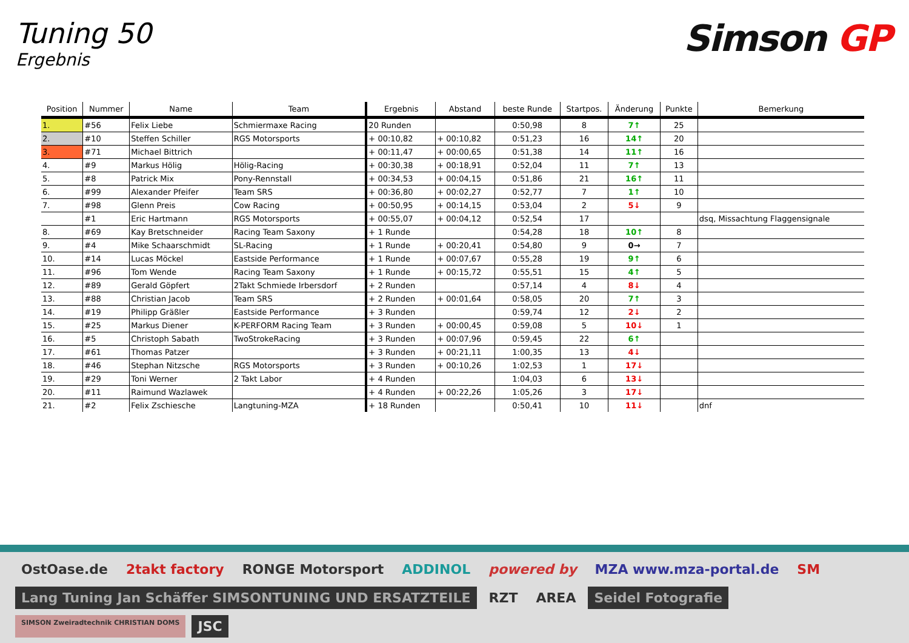Tuning 50
Ergebnis
Simson GP
| Position | Nummer | Name | Team | Ergebnis | Abstand | beste Runde | Startpos. | Änderung | Punkte | Bemerkung |
| --- | --- | --- | --- | --- | --- | --- | --- | --- | --- | --- |
| 1. | #56 | Felix Liebe | Schmiermaxe Racing | 20 Runden | | 0:50,98 | 8 | 7↑ | 25 | |
| 2. | #10 | Steffen Schiller | RGS Motorsports | + 00:10,82 | + 00:10,82 | 0:51,23 | 16 | 14↑ | 20 | |
| 3. | #71 | Michael Bittrich | | + 00:11,47 | + 00:00,65 | 0:51,38 | 14 | 11↑ | 16 | |
| 4. | #9 | Markus Hölig | Hölig-Racing | + 00:30,38 | + 00:18,91 | 0:52,04 | 11 | 7↑ | 13 | |
| 5. | #8 | Patrick Mix | Pony-Rennstall | + 00:34,53 | + 00:04,15 | 0:51,86 | 21 | 16↑ | 11 | |
| 6. | #99 | Alexander Pfeifer | Team SRS | + 00:36,80 | + 00:02,27 | 0:52,77 | 7 | 1↑ | 10 | |
| 7. | #98 | Glenn Preis | Cow Racing | + 00:50,95 | + 00:14,15 | 0:53,04 | 2 | 5↓ | 9 | |
| | #1 | Eric Hartmann | RGS Motorsports | + 00:55,07 | + 00:04,12 | 0:52,54 | 17 | | | dsq, Missachtung Flaggensignale |
| 8. | #69 | Kay Bretschneider | Racing Team Saxony | + 1 Runde | | 0:54,28 | 18 | 10↑ | 8 | |
| 9. | #4 | Mike Schaarschmidt | SL-Racing | + 1 Runde | + 00:20,41 | 0:54,80 | 9 | 0→ | 7 | |
| 10. | #14 | Lucas Möckel | Eastside Performance | + 1 Runde | + 00:07,67 | 0:55,28 | 19 | 9↑ | 6 | |
| 11. | #96 | Tom Wende | Racing Team Saxony | + 1 Runde | + 00:15,72 | 0:55,51 | 15 | 4↑ | 5 | |
| 12. | #89 | Gerald Göpfert | 2Takt Schmiede Irbersdorf | + 2 Runden | | 0:57,14 | 4 | 8↓ | 4 | |
| 13. | #88 | Christian Jacob | Team SRS | + 2 Runden | + 00:01,64 | 0:58,05 | 20 | 7↑ | 3 | |
| 14. | #19 | Philipp Gräßler | Eastside Performance | + 3 Runden | | 0:59,74 | 12 | 2↓ | 2 | |
| 15. | #25 | Markus Diener | K-PERFORM Racing Team | + 3 Runden | + 00:00,45 | 0:59,08 | 5 | 10↓ | 1 | |
| 16. | #5 | Christoph Sabath | TwoStrokeRacing | + 3 Runden | + 00:07,96 | 0:59,45 | 22 | 6↑ | | |
| 17. | #61 | Thomas Patzer | | + 3 Runden | + 00:21,11 | 1:00,35 | 13 | 4↓ | | |
| 18. | #46 | Stephan Nitzsche | RGS Motorsports | + 3 Runden | + 00:10,26 | 1:02,53 | 1 | 17↓ | | |
| 19. | #29 | Toni Werner | 2 Takt Labor | + 4 Runden | | 1:04,03 | 6 | 13↓ | | |
| 20. | #11 | Raimund Wazlawek | | + 4 Runden | + 00:22,26 | 1:05,26 | 3 | 17↓ | | |
| 21. | #2 | Felix Zschiesche | Langtuning-MZA | + 18 Runden | | 0:50,41 | 10 | 11↓ | | dnf |
OstOase.de
2takt factory
RONGE Motorsport
ADDINOL
powered by
MZA www.mza-portal.de
SM
Lang Tuning Jan Schäffer SIMSONTUNING UND ERSATZTEILE
RZT
AREA
Seidel Fotografie
SIMSON Zweiradtechnik CHRISTIAN DOMS
JSC